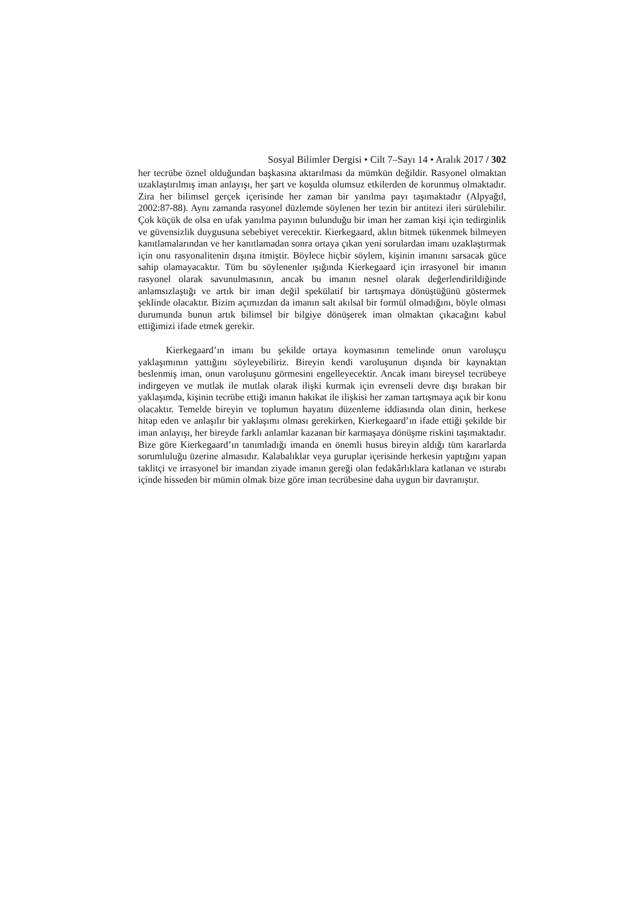Sosyal Bilimler Dergisi • Cilt 7–Sayı 14 • Aralık 2017 / 302
her tecrübe öznel olduğundan başkasına aktarılması da mümkün değildir. Rasyonel olmaktan uzaklaştırılmış iman anlayışı, her şart ve koşulda olumsuz etkilerden de korunmuş olmaktadır. Zira her bilimsel gerçek içerisinde her zaman bir yanılma payı taşımaktadır (Alpyağıl, 2002:87-88). Aynı zamanda rasyonel düzlemde söylenen her tezin bir antitezi ileri sürülebilir. Çok küçük de olsa en ufak yanılma payının bulunduğu bir iman her zaman kişi için tedirginlik ve güvensizlik duygusuna sebebiyet verecektir. Kierkegaard, aklın bitmek tükenmek bilmeyen kanıtlamalarından ve her kanıtlamadan sonra ortaya çıkan yeni sorulardan imanı uzaklaştırmak için onu rasyonalitenin dışına itmiştir. Böylece hiçbir söylem, kişinin imanını sarsacak güce sahip olamayacaktır. Tüm bu söylenenler ışığında Kierkegaard için irrasyonel bir imanın rasyonel olarak savunulmasının, ancak bu imanın nesnel olarak değerlendirildiğinde anlamsızlaştığı ve artık bir iman değil spekülatif bir tartışmaya dönüştüğünü göstermek şeklinde olacaktır. Bizim açımızdan da imanın salt akılsal bir formül olmadığını, böyle olması durumunda bunun artık bilimsel bir bilgiye dönüşerek iman olmaktan çıkacağını kabul ettiğimizi ifade etmek gerekir.
Kierkegaard’ın imanı bu şekilde ortaya koymasının temelinde onun varoluşçu yaklaşımının yattığını söyleyebiliriz. Bireyin kendi varoluşunun dışında bir kaynaktan beslenmiş iman, onun varoluşunu görmesini engelleyecektir. Ancak imanı bireysel tecrübeye indirgeyen ve mutlak ile mutlak olarak ilişki kurmak için evrenseli devre dışı bırakan bir yaklaşımda, kişinin tecrübe ettiği imanın hakikat ile ilişkisi her zaman tartışmaya açık bir konu olacaktır. Temelde bireyin ve toplumun hayatını düzenleme iddiasında olan dinin, herkese hitap eden ve anlaşılır bir yaklaşımı olması gerekirken, Kierkegaard’ın ifade ettiği şekilde bir iman anlayışı, her bireyde farklı anlamlar kazanan bir karmaşaya dönüşme riskini taşımaktadır. Bize göre Kierkegaard’ın tanımladığı imanda en önemli husus bireyin aldığı tüm kararlarda sorumluluğu üzerine almasıdır. Kalabalıklar veya guruplar içerisinde herkesin yaptığını yapan taklitçi ve irrasyonel bir imandan ziyade imanın gereği olan fedakârlıklara katlanan ve ıstırabı içinde hisseden bir mümin olmak bize göre iman tecrübesine daha uygun bir davranıştır.